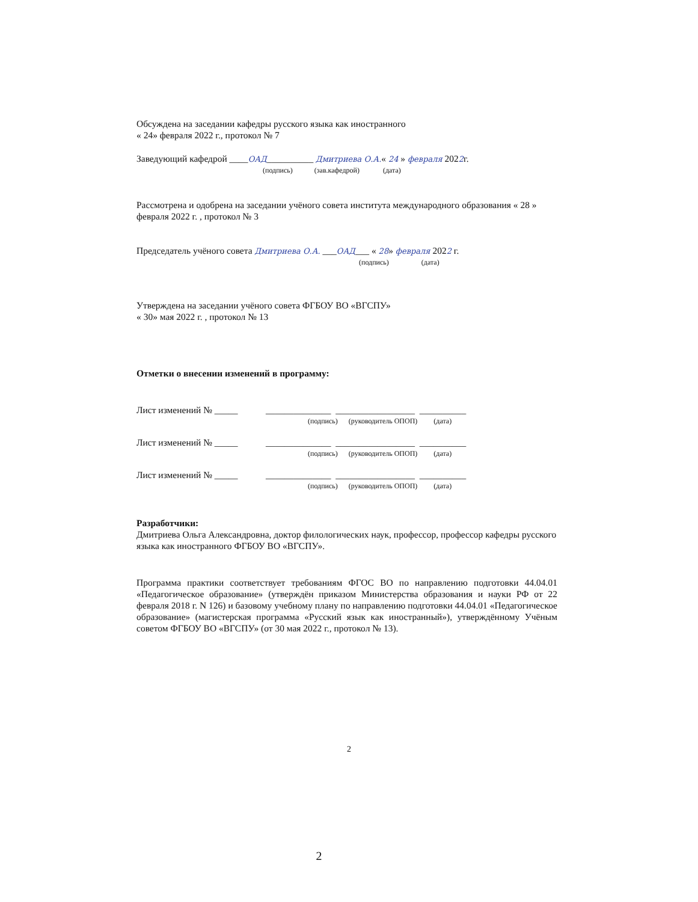Обсуждена на заседании кафедры русского языка как иностранного
« 24» февраля 2022 г., протокол № 7
Заведующий кафедрой ____ОАД__________ Дмитриева О.А.« 24 » февраля 2022г.
(подпись) (зав.кафедрой) (дата)
Рассмотрена и одобрена на заседании учёного совета института международного образования « 28 » февраля 2022 г. , протокол № 3
Председатель учёного совета Дмитриева О.А. ___ОАД___ « 28» февраля 2022 г.
(подпись) (дата)
Утверждена на заседании учёного совета ФГБОУ ВО «ВГСПУ»
« 30» мая 2022 г. , протокол № 13
Отметки о внесении изменений в программу:
Лист изменений № _____ ______________ _________________ __________
(подпись) (руководитель ОПОП) (дата)
Лист изменений № _____ ______________ _________________ __________
(подпись) (руководитель ОПОП) (дата)
Лист изменений № _____ ______________ _________________ __________
(подпись) (руководитель ОПОП) (дата)
Разработчики:
Дмитриева Ольга Александровна, доктор филологических наук, профессор, профессор кафедры русского языка как иностранного ФГБОУ ВО «ВГСПУ».
Программа практики соответствует требованиям ФГОС ВО по направлению подготовки 44.04.01 «Педагогическое образование» (утверждён приказом Министерства образования и науки РФ от 22 февраля 2018 г. N 126) и базовому учебному плану по направлению подготовки 44.04.01 «Педагогическое образование» (магистерская программа «Русский язык как иностранный»), утверждённому Учёным советом ФГБОУ ВО «ВГСПУ» (от 30 мая 2022 г., протокол № 13).
2
2